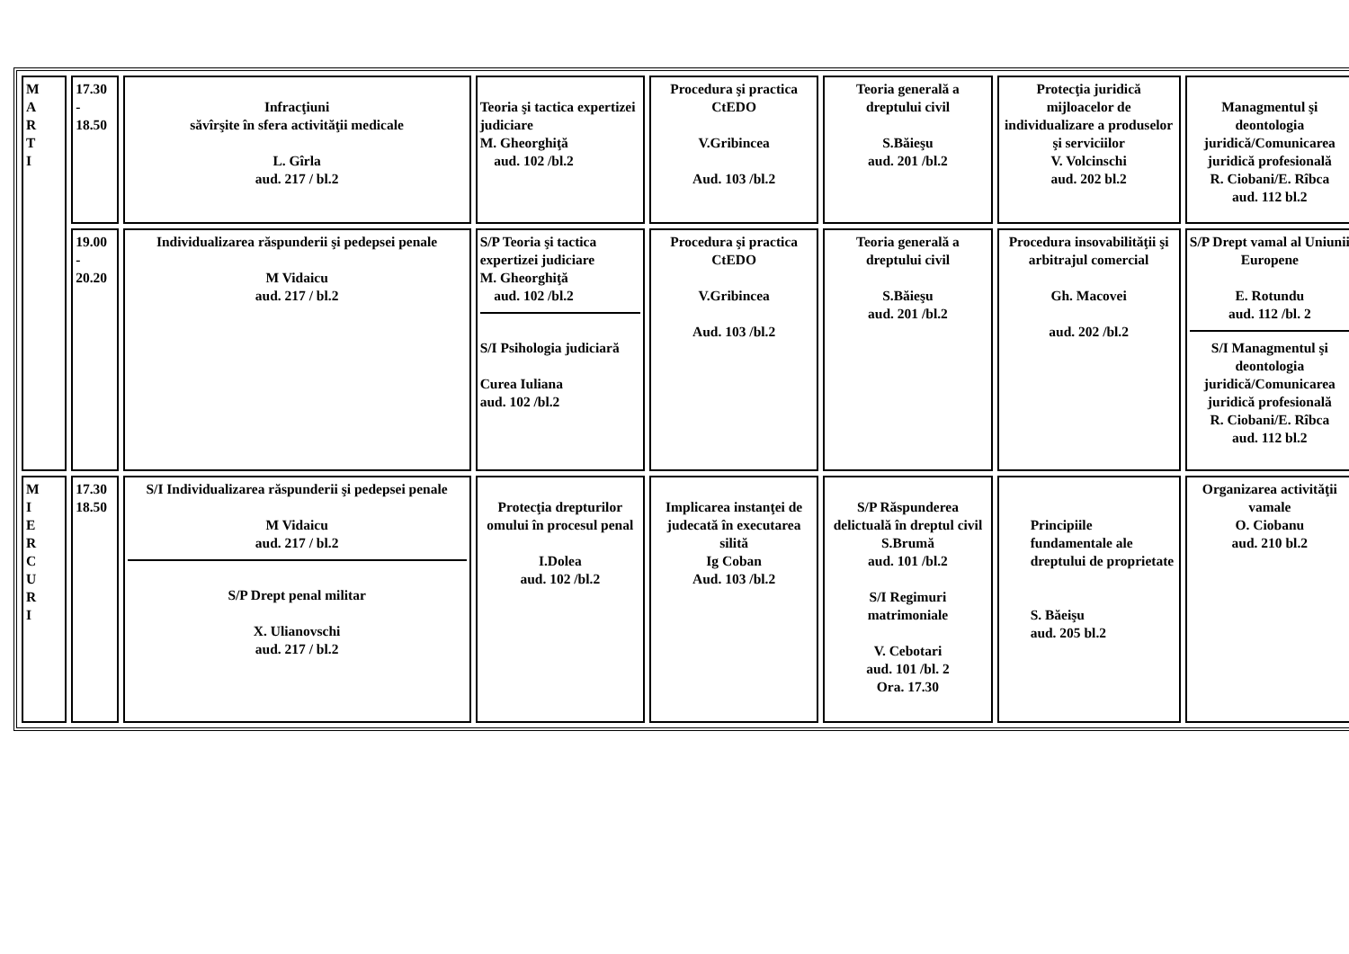| M A R T I | 17.30 - 18.50 | Infracţiuni săvîrşite în sfera activităţii medicale L. Gîrla aud. 217 / bl.2 | Teoria şi tactica expertizei judiciare M. Gheorghiţă aud. 102 /bl.2 | Procedura şi practica CtEDO V.Gribincea Aud. 103 /bl.2 | Teoria generală a dreptului civil S.Băieşu aud. 201 /bl.2 | Protecţia juridică mijloacelor de individualizare a produselor şi serviciilor V. Volcinschi aud. 202 bl.2 | Managmentul şi deontologia juridică/Comunicarea juridică profesională R. Ciobani/E. Rîbca aud. 112 bl.2 |
| | 19.00 - 20.20 | Individualizarea răspunderii şi pedepsei penale M Vidaicu aud. 217 / bl.2 | S/P Teoria şi tactica expertizei judiciare M. Gheorghiţă aud. 102 /bl.2 S/I Psihologia judiciară Curea Iuliana aud. 102 /bl.2 | Procedura şi practica CtEDO V.Gribincea Aud. 103 /bl.2 | Teoria generală a dreptului civil S.Băieşu aud. 201 /bl.2 | Procedura insovabilităţii şi arbitrajul comercial Gh. Macovei aud. 202 /bl.2 | S/P Drept vamal al Uniunii Europene E. Rotundu aud. 112 /bl. 2 S/I Managmentul şi deontologia juridică/Comunicarea juridică profesională R. Ciobani/E. Rîbca aud. 112 bl.2 |
| M I E R C U R I | 17.30 18.50 | S/I Individualizarea răspunderii şi pedepsei penale M Vidaicu aud. 217 / bl.2 S/P Drept penal militar X. Ulianovschi aud. 217 / bl.2 | Protecţia drepturilor omului în procesul penal I.Dolea aud. 102 /bl.2 | Implicarea instanţei de judecată în executarea silită Ig Coban Aud. 103 /bl.2 | S/P Răspunderea delictuală în dreptul civil S.Brumă aud. 101 /bl.2 S/I Regimuri matrimoniale V. Cebotari aud. 101 /bl. 2 Ora. 17.30 | Principiile fundamentale ale dreptului de proprietate S. Băeişu aud. 205 bl.2 | Organizarea activităţii vamale O. Ciobanu aud. 210 bl.2 |